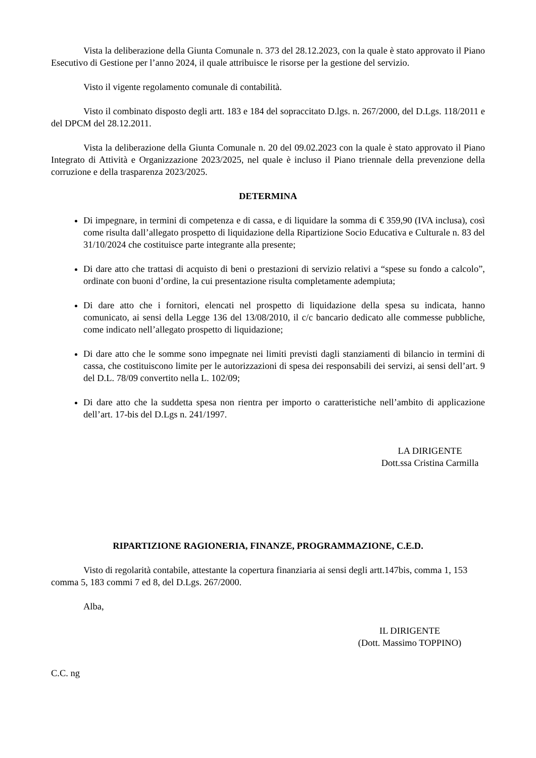Vista la deliberazione della Giunta Comunale n. 373 del 28.12.2023, con la quale è stato approvato il Piano Esecutivo di Gestione per l’anno 2024, il quale attribuisce le risorse per la gestione del servizio.
Visto il vigente regolamento comunale di contabilità.
Visto il combinato disposto degli artt. 183 e 184 del sopraccitato D.lgs. n. 267/2000, del D.Lgs. 118/2011 e del DPCM del 28.12.2011.
Vista la deliberazione della Giunta Comunale n. 20 del 09.02.2023 con la quale è stato approvato il Piano Integrato di Attività e Organizzazione 2023/2025, nel quale è incluso il Piano triennale della prevenzione della corruzione e della trasparenza 2023/2025.
DETERMINA
Di impegnare, in termini di competenza e di cassa, e di liquidare la somma di € 359,90 (IVA inclusa), così come risulta dall’allegato prospetto di liquidazione della Ripartizione Socio Educativa e Culturale n. 83 del 31/10/2024 che costituisce parte integrante alla presente;
Di dare atto che trattasi di acquisto di beni o prestazioni di servizio relativi a “spese su fondo a calcolo”, ordinate con buoni d’ordine, la cui presentazione risulta completamente adempiuta;
Di dare atto che i fornitori, elencati nel prospetto di liquidazione della spesa su indicata, hanno comunicato, ai sensi della Legge 136 del 13/08/2010, il c/c bancario dedicato alle commesse pubbliche, come indicato nell’allegato prospetto di liquidazione;
Di dare atto che le somme sono impegnate nei limiti previsti dagli stanziamenti di bilancio in termini di cassa, che costituiscono limite per le autorizzazioni di spesa dei responsabili dei servizi, ai sensi dell’art. 9 del D.L. 78/09 convertito nella L. 102/09;
Di dare atto che la suddetta spesa non rientra per importo o caratteristiche nell’ambito di applicazione dell’art. 17-bis del D.Lgs n. 241/1997.
LA DIRIGENTE
Dott.ssa Cristina Carmilla
RIPARTIZIONE RAGIONERIA, FINANZE, PROGRAMMAZIONE, C.E.D.
Visto di regolarità contabile, attestante la copertura finanziaria ai sensi degli artt.147bis, comma 1, 153 comma 5, 183 commi 7 ed 8, del D.Lgs. 267/2000.
Alba,
IL DIRIGENTE
(Dott. Massimo TOPPINO)
C.C. ng